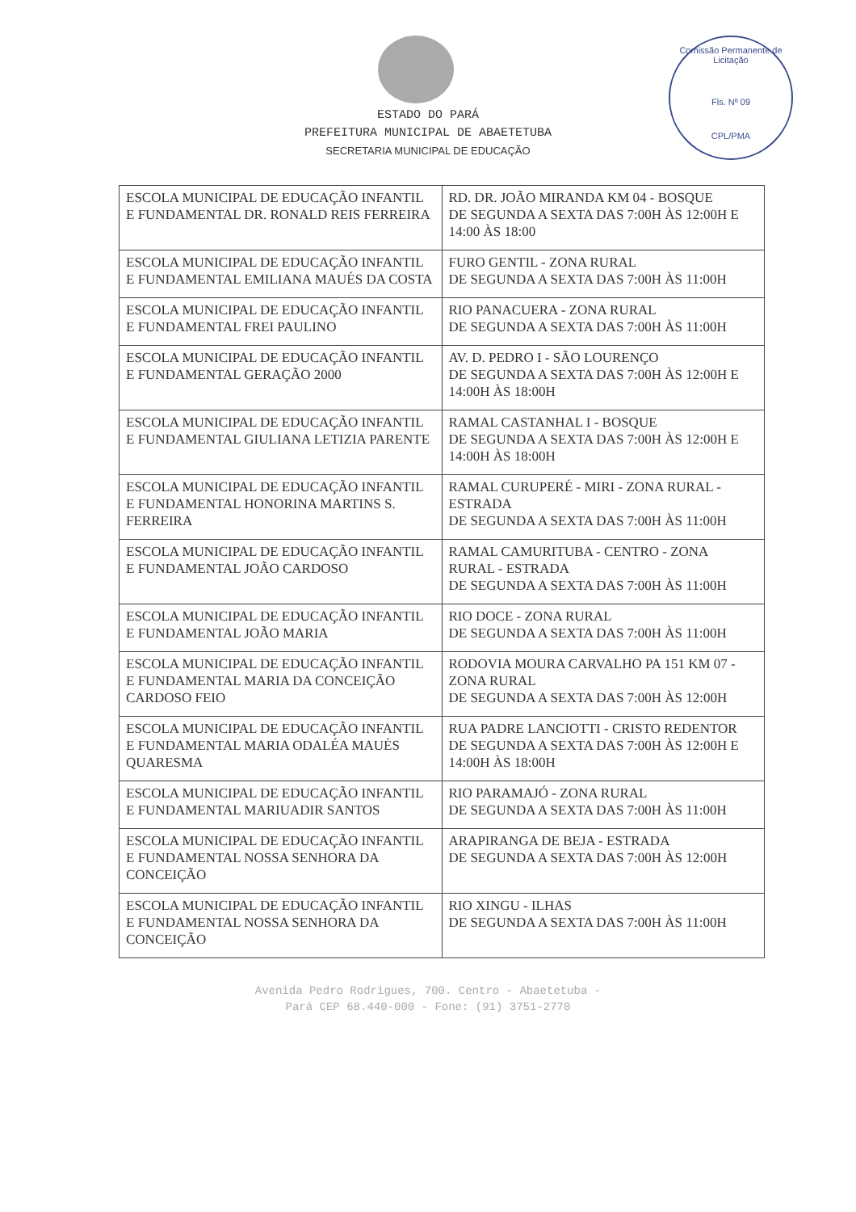Comissão Permanente de Licitação
Fls. Nº 09
CPL/PMA
ESTADO DO PARÁ
PREFEITURA MUNICIPAL DE ABAETETUBA
SECRETARIA MUNICIPAL DE EDUCAÇÃO
| ESCOLA MUNICIPAL DE EDUCAÇÃO INFANTIL E FUNDAMENTAL DR. RONALD REIS FERREIRA | RD. DR. JOÃO MIRANDA KM 04 - BOSQUE DE SEGUNDA A SEXTA DAS 7:00H ÀS 12:00H E 14:00 ÀS 18:00 |
| ESCOLA MUNICIPAL DE EDUCAÇÃO INFANTIL E FUNDAMENTAL EMILIANA MAUÉS DA COSTA | FURO GENTIL - ZONA RURAL DE SEGUNDA A SEXTA DAS 7:00H ÀS 11:00H |
| ESCOLA MUNICIPAL DE EDUCAÇÃO INFANTIL E FUNDAMENTAL FREI PAULINO | RIO PANACUERA - ZONA RURAL DE SEGUNDA A SEXTA DAS 7:00H ÀS 11:00H |
| ESCOLA MUNICIPAL DE EDUCAÇÃO INFANTIL E FUNDAMENTAL GERAÇÃO 2000 | AV. D. PEDRO I - SÃO LOURENÇO DE SEGUNDA A SEXTA DAS 7:00H ÀS 12:00H E 14:00H ÀS 18:00H |
| ESCOLA MUNICIPAL DE EDUCAÇÃO INFANTIL E FUNDAMENTAL GIULIANA LETIZIA PARENTE | RAMAL CASTANHAL I - BOSQUE DE SEGUNDA A SEXTA DAS 7:00H ÀS 12:00H E 14:00H ÀS 18:00H |
| ESCOLA MUNICIPAL DE EDUCAÇÃO INFANTIL E FUNDAMENTAL HONORINA MARTINS S. FERREIRA | RAMAL CURUPERÉ - MIRI - ZONA RURAL - ESTRADA DE SEGUNDA A SEXTA DAS 7:00H ÀS 11:00H |
| ESCOLA MUNICIPAL DE EDUCAÇÃO INFANTIL E FUNDAMENTAL JOÃO CARDOSO | RAMAL CAMURITUBA - CENTRO - ZONA RURAL - ESTRADA DE SEGUNDA A SEXTA DAS 7:00H ÀS 11:00H |
| ESCOLA MUNICIPAL DE EDUCAÇÃO INFANTIL E FUNDAMENTAL JOÃO MARIA | RIO DOCE - ZONA RURAL DE SEGUNDA A SEXTA DAS 7:00H ÀS 11:00H |
| ESCOLA MUNICIPAL DE EDUCAÇÃO INFANTIL E FUNDAMENTAL MARIA DA CONCEIÇÃO CARDOSO FEIO | RODOVIA MOURA CARVALHO PA 151 KM 07 - ZONA RURAL DE SEGUNDA A SEXTA DAS 7:00H ÀS 12:00H |
| ESCOLA MUNICIPAL DE EDUCAÇÃO INFANTIL E FUNDAMENTAL MARIA ODALÉA MAUÉS QUARESMA | RUA PADRE LANCIOTTI - CRISTO REDENTOR DE SEGUNDA A SEXTA DAS 7:00H ÀS 12:00H E 14:00H ÀS 18:00H |
| ESCOLA MUNICIPAL DE EDUCAÇÃO INFANTIL E FUNDAMENTAL MARIUADIR SANTOS | RIO PARAMAJÓ - ZONA RURAL DE SEGUNDA A SEXTA DAS 7:00H ÀS 11:00H |
| ESCOLA MUNICIPAL DE EDUCAÇÃO INFANTIL E FUNDAMENTAL NOSSA SENHORA DA CONCEIÇÃO | ARAPIRANGA DE BEJA - ESTRADA DE SEGUNDA A SEXTA DAS 7:00H ÀS 12:00H |
| ESCOLA MUNICIPAL DE EDUCAÇÃO INFANTIL E FUNDAMENTAL NOSSA SENHORA DA CONCEIÇÃO | RIO XINGU - ILHAS DE SEGUNDA A SEXTA DAS 7:00H ÀS 11:00H |
Avenida Pedro Rodrigues, 700. Centro - Abaetetuba -
Pará CEP 68.440-000 - Fone: (91) 3751-2770